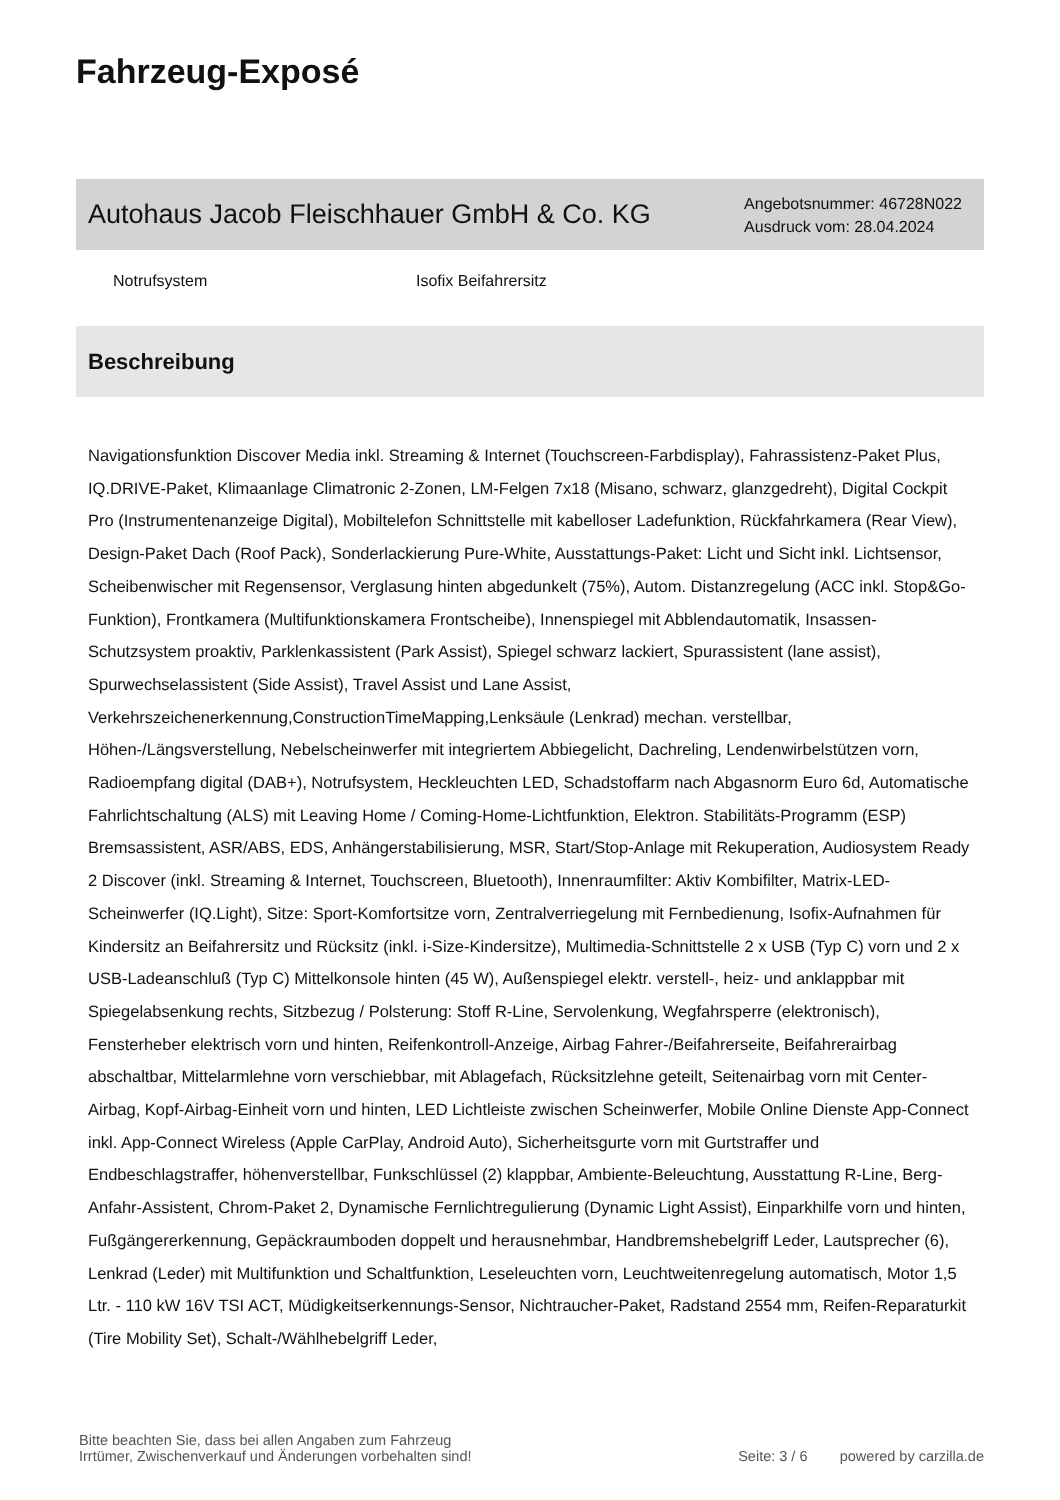Fahrzeug-Exposé
Autohaus Jacob Fleischhauer GmbH & Co. KG
Angebotsnummer: 46728N022
Ausdruck vom: 28.04.2024
Notrufsystem Isofix Beifahrersitz
Beschreibung
Navigationsfunktion Discover Media inkl. Streaming & Internet (Touchscreen-Farbdisplay), Fahrassistenz-Paket Plus, IQ.DRIVE-Paket, Klimaanlage Climatronic 2-Zonen, LM-Felgen 7x18 (Misano, schwarz, glanzgedreht), Digital Cockpit Pro (Instrumentenanzeige Digital), Mobiltelefon Schnittstelle mit kabelloser Ladefunktion, Rückfahrkamera (Rear View), Design-Paket Dach (Roof Pack), Sonderlackierung Pure-White, Ausstattungs-Paket: Licht und Sicht inkl. Lichtsensor, Scheibenwischer mit Regensensor, Verglasung hinten abgedunkelt (75%), Autom. Distanzregelung (ACC inkl. Stop&Go-Funktion), Frontkamera (Multifunktionskamera Frontscheibe), Innenspiegel mit Abblendautomatik, Insassen-Schutzsystem proaktiv, Parklenkassistent (Park Assist), Spiegel schwarz lackiert, Spurassistent (lane assist), Spurwechselassistent (Side Assist), Travel Assist und Lane Assist, Verkehrszeichenerkennung,ConstructionTimeMapping,Lenksäule (Lenkrad) mechan. verstellbar, Höhen-/Längsverstellung, Nebelscheinwerfer mit integriertem Abbiegelicht, Dachreling, Lendenwirbelstützen vorn, Radioempfang digital (DAB+), Notrufsystem, Heckleuchten LED, Schadstoffarm nach Abgasnorm Euro 6d, Automatische Fahrlichtschaltung (ALS) mit Leaving Home / Coming-Home-Lichtfunktion, Elektron. Stabilitäts-Programm (ESP) Bremsassistent, ASR/ABS, EDS, Anhängerstabilisierung, MSR, Start/Stop-Anlage mit Rekuperation, Audiosystem Ready 2 Discover (inkl. Streaming & Internet, Touchscreen, Bluetooth), Innenraumfilter: Aktiv Kombifilter, Matrix-LED-Scheinwerfer (IQ.Light), Sitze: Sport-Komfortsitze vorn, Zentralverriegelung mit Fernbedienung, Isofix-Aufnahmen für Kindersitz an Beifahrersitz und Rücksitz (inkl. i-Size-Kindersitze), Multimedia-Schnittstelle 2 x USB (Typ C) vorn und 2 x USB-Ladeanschluß (Typ C) Mittelkonsole hinten (45 W), Außenspiegel elektr. verstell-, heiz- und anklappbar mit Spiegelabsenkung rechts, Sitzbezug / Polsterung: Stoff R-Line, Servolenkung, Wegfahrsperre (elektronisch), Fensterheber elektrisch vorn und hinten, Reifenkontroll-Anzeige, Airbag Fahrer-/Beifahrerseite, Beifahrerairbag abschaltbar, Mittelarmlehne vorn verschiebbar, mit Ablagefach, Rücksitzlehne geteilt, Seitenairbag vorn mit Center-Airbag, Kopf-Airbag-Einheit vorn und hinten, LED Lichtleiste zwischen Scheinwerfer, Mobile Online Dienste App-Connect inkl. App-Connect Wireless (Apple CarPlay, Android Auto), Sicherheitsgurte vorn mit Gurtstraffer und Endbeschlagstraffer, höhenverstellbar, Funkschlüssel (2) klappbar, Ambiente-Beleuchtung, Ausstattung R-Line, Berg-Anfahr-Assistent, Chrom-Paket 2, Dynamische Fernlichtregulierung (Dynamic Light Assist), Einparkhilfe vorn und hinten, Fußgängererkennung, Gepäckraumboden doppelt und herausnehmbar, Handbremshebelgriff Leder, Lautsprecher (6), Lenkrad (Leder) mit Multifunktion und Schaltfunktion, Leseleuchten vorn, Leuchtweitenregelung automatisch, Motor 1,5 Ltr. - 110 kW 16V TSI ACT, Müdigkeitserkennungs-Sensor, Nichtraucher-Paket, Radstand 2554 mm, Reifen-Reparaturkit (Tire Mobility Set), Schalt-/Wählhebelgriff Leder,
Bitte beachten Sie, dass bei allen Angaben zum Fahrzeug
Irrtümer, Zwischenverkauf und Änderungen vorbehalten sind!
Seite: 3 / 6 powered by carzilla.de